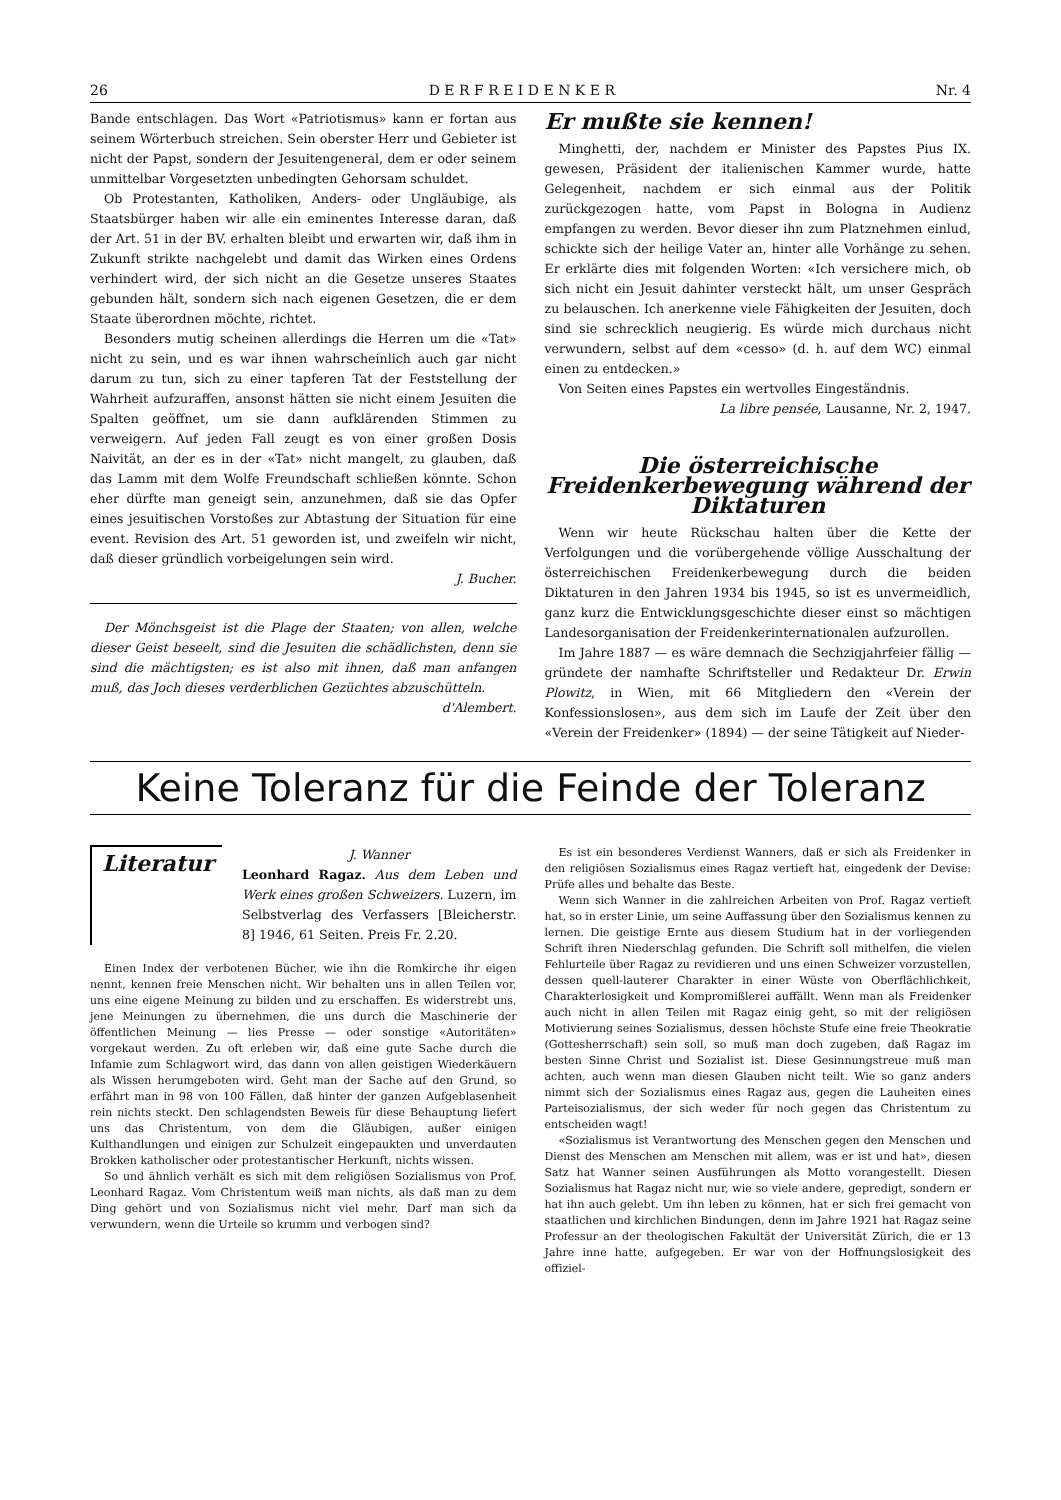26 D E R F R E I D E N K E R Nr. 4
Bande entschlagen. Das Wort «Patriotismus» kann er fortan aus seinem Wörterbuch streichen. Sein oberster Herr und Gebieter ist nicht der Papst, sondern der Jesuitengeneral, dem er oder seinem unmittelbar Vorgesetzten unbedingten Gehorsam schuldet.
Ob Protestanten, Katholiken, Anders- oder Ungläubige, als Staatsbürger haben wir alle ein eminentes Interesse daran, daß der Art. 51 in der BV. erhalten bleibt und erwarten wir, daß ihm in Zukunft strikte nachgelebt und damit das Wirken eines Ordens verhindert wird, der sich nicht an die Gesetze unseres Staates gebunden hält, sondern sich nach eigenen Gesetzen, die er dem Staate überordnen möchte, richtet.
Besonders mutig scheinen allerdings die Herren um die «Tat» nicht zu sein, und es war ihnen wahrscheinlich auch gar nicht darum zu tun, sich zu einer tapferen Tat der Feststellung der Wahrheit aufzuraffen, ansonst hätten sie nicht einem Jesuiten die Spalten geöffnet, um sie dann aufklärenden Stimmen zu verweigern. Auf jeden Fall zeugt es von einer großen Dosis Naivität, an der es in der «Tat» nicht mangelt, zu glauben, daß das Lamm mit dem Wolfe Freundschaft schließen könnte. Schon eher dürfte man geneigt sein, anzunehmen, daß sie das Opfer eines jesuitischen Vorstoßes zur Abtastung der Situation für eine event. Revision des Art. 51 geworden ist, und zweifeln wir nicht, daß dieser gründlich vorbeigelungen sein wird.
J. Bucher.
Der Mönchsgeist ist die Plage der Staaten; von allen, welche dieser Geist beseelt, sind die Jesuiten die schädlichsten, denn sie sind die mächtigsten; es ist also mit ihnen, daß man anfangen muß, das Joch dieses verderblichen Gezüchtes abzuschütteln. d'Alembert.
Er mußte sie kennen!
Minghetti, der, nachdem er Minister des Papstes Pius IX. gewesen, Präsident der italienischen Kammer wurde, hatte Gelegenheit, nachdem er sich einmal aus der Politik zurückgezogen hatte, vom Papst in Bologna in Audienz empfangen zu werden. Bevor dieser ihn zum Platznehmen einlud, schickte sich der heilige Vater an, hinter alle Vorhänge zu sehen. Er erklärte dies mit folgenden Worten: «Ich versichere mich, ob sich nicht ein Jesuit dahinter versteckt hält, um unser Gespräch zu belauschen. Ich anerkenne viele Fähigkeiten der Jesuiten, doch sind sie schrecklich neugierig. Es würde mich durchaus nicht verwundern, selbst auf dem «cesso» (d. h. auf dem WC) einmal einen zu entdecken.»
Von Seiten eines Papstes ein wertvolles Eingeständnis.
La libre pensée, Lausanne, Nr. 2, 1947.
Die österreichische Freidenkerbewegung während der Diktaturen
Wenn wir heute Rückschau halten über die Kette der Verfolgungen und die vorübergehende völlige Ausschaltung der österreichischen Freidenkerbewegung durch die beiden Diktaturen in den Jahren 1934 bis 1945, so ist es unvermeidlich, ganz kurz die Entwicklungsgeschichte dieser einst so mächtigen Landesorganisation der Freidenkerinternationalen aufzurollen.
Im Jahre 1887 — es wäre demnach die Sechzigjahrfeier fällig — gründete der namhafte Schriftsteller und Redakteur Dr. Erwin Plowitz, in Wien, mit 66 Mitgliedern den «Verein der Konfessionslosen», aus dem sich im Laufe der Zeit über den «Verein der Freidenker» (1894) — der seine Tätigkeit auf Nieder-
Keine Toleranz für die Feinde der Toleranz
Literatur
J. Wanner
Leonhard Ragaz. Aus dem Leben und Werk eines großen Schweizers. Luzern, im Selbstverlag des Verfassers [Bleicherstr. 8] 1946, 61 Seiten. Preis Fr. 2.20.
Einen Index der verbotenen Bücher, wie ihn die Romkirche ihr eigen nennt, kennen freie Menschen nicht. Wir behalten uns in allen Teilen vor, uns eine eigene Meinung zu bilden und zu erschaffen. Es widerstrebt uns, jene Meinungen zu übernehmen, die uns durch die Maschinerie der öffentlichen Meinung — lies Presse — oder sonstige «Autoritäten» vorgekaut werden. Zu oft erleben wir, daß eine gute Sache durch die Infamie zum Schlagwort wird, das dann von allen geistigen Wiederkäuern als Wissen herumgeboten wird. Geht man der Sache auf den Grund, so erfährt man in 98 von 100 Fällen, daß hinter der ganzen Aufgeblasenheit rein nichts steckt. Den schlagendsten Beweis für diese Behauptung liefert uns das Christentum, von dem die Gläubigen, außer einigen Kulthandlungen und einigen zur Schulzeit eingepaukten und unverdauten Brokken katholischer oder protestantischer Herkunft, nichts wissen.
So und ähnlich verhält es sich mit dem religiösen Sozialismus von Prof. Leonhard Ragaz. Vom Christentum weiß man nichts, als daß man zu dem Ding gehört und von Sozialismus nicht viel mehr. Darf man sich da verwundern, wenn die Urteile so krumm und verbogen sind?
Es ist ein besonderes Verdienst Wanners, daß er sich als Freidenker in den religiösen Sozialismus eines Ragaz vertieft hat, eingedenk der Devise: Prüfe alles und behalte das Beste.
Wenn sich Wanner in die zahlreichen Arbeiten von Prof. Ragaz vertieft hat, so in erster Linie, um seine Auffassung über den Sozialismus kennen zu lernen. Die geistige Ernte aus diesem Studium hat in der vorliegenden Schrift ihren Niederschlag gefunden. Die Schrift soll mithelfen, die vielen Fehlurteile über Ragaz zu revidieren und uns einen Schweizer vorzustellen, dessen quell-lauterer Charakter in einer Wüste von Oberflächlichkeit, Charakterlosigkeit und Kompromißlerei auffällt. Wenn man als Freidenker auch nicht in allen Teilen mit Ragaz einig geht, so mit der religiösen Motivierung seines Sozialismus, dessen höchste Stufe eine freie Theokratie (Gottesherrschaft) sein soll, so muß man doch zugeben, daß Ragaz im besten Sinne Christ und Sozialist ist. Diese Gesinnungstreue muß man achten, auch wenn man diesen Glauben nicht teilt. Wie so ganz anders nimmt sich der Sozialismus eines Ragaz aus, gegen die Lauheiten eines Parteisozialismus, der sich weder für noch gegen das Christentum zu entscheiden wagt!
«Sozialismus ist Verantwortung des Menschen gegen den Menschen und Dienst des Menschen am Menschen mit allem, was er ist und hat», diesen Satz hat Wanner seinen Ausführungen als Motto vorangestellt. Diesen Sozialismus hat Ragaz nicht nur, wie so viele andere, gepredigt, sondern er hat ihn auch gelebt. Um ihn leben zu können, hat er sich frei gemacht von staatlichen und kirchlichen Bindungen, denn im Jahre 1921 hat Ragaz seine Professur an der theologischen Fakultät der Universität Zürich, die er 13 Jahre inne hatte, aufgegeben. Er war von der Hoffnungslosigkeit des offiziel-